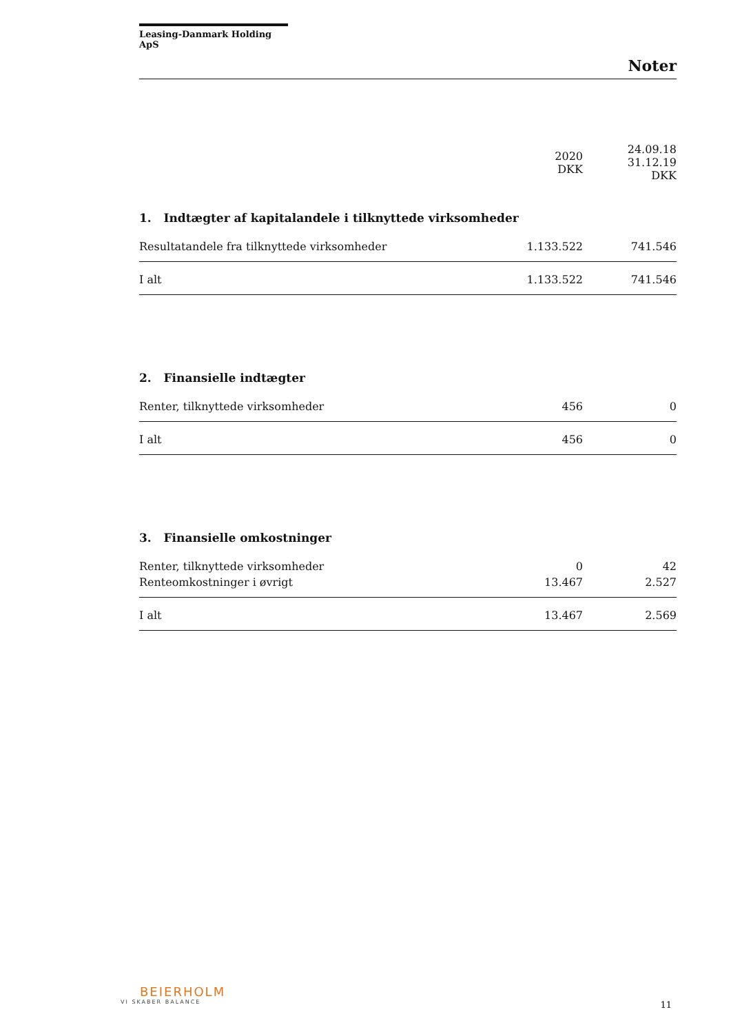Leasing-Danmark Holding ApS
Noter
| | 2020 DKK | 24.09.18 31.12.19 DKK |
| --- | --- | --- |
1. Indtægter af kapitalandele i tilknyttede virksomheder
| Resultatandele fra tilknyttede virksomheder | 1.133.522 | 741.546 |
| I alt | 1.133.522 | 741.546 |
2. Finansielle indtægter
| Renter, tilknyttede virksomheder | 456 | 0 |
| I alt | 456 | 0 |
3. Finansielle omkostninger
| Renter, tilknyttede virksomheder | 0 | 42 |
| Renteomkostninger i øvrigt | 13.467 | 2.527 |
| I alt | 13.467 | 2.569 |
BEIERHOLM
VI SKABER BALANCE
11